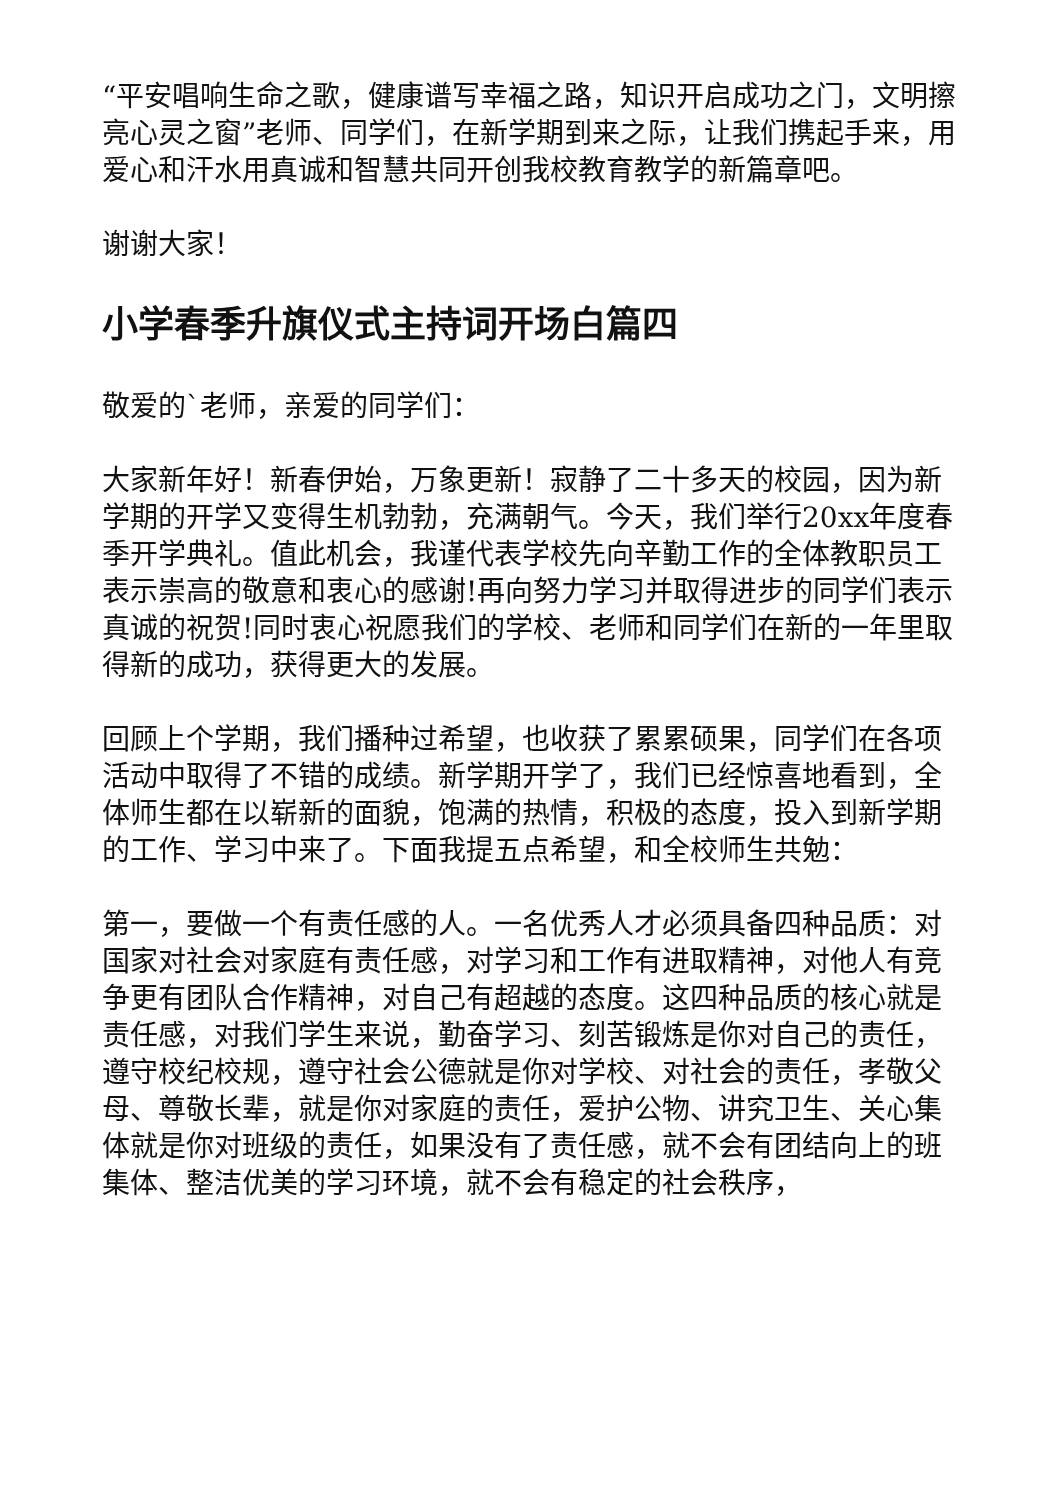“平安唱响生命之歌，健康谱写幸福之路，知识开启成功之门，文明擦亮心灵之窗”老师、同学们，在新学期到来之际，让我们携起手来，用爱心和汗水用真诚和智慧共同开创我校教育教学的新篇章吧。
谢谢大家！
小学春季升旗仪式主持词开场白篇四
敬爱的`老师，亲爱的同学们：
大家新年好！新春伊始，万象更新！寂静了二十多天的校园，因为新学期的开学又变得生机勃勃，充满朝气。今天，我们举行20xx年度春季开学典礼。值此机会，我谨代表学校先向辛勤工作的全体教职员工表示崇高的敬意和衷心的感谢!再向努力学习并取得进步的同学们表示真诚的祝贺!同时衷心祝愿我们的学校、老师和同学们在新的一年里取得新的成功，获得更大的发展。
回顾上个学期，我们播种过希望，也收获了累累硕果，同学们在各项活动中取得了不错的成绩。新学期开学了，我们已经惊喜地看到，全体师生都在以崭新的面貌，饱满的热情，积极的态度，投入到新学期的工作、学习中来了。下面我提五点希望，和全校师生共勉：
第一，要做一个有责任感的人。一名优秀人才必须具备四种品质：对国家对社会对家庭有责任感，对学习和工作有进取精神，对他人有竞争更有团队合作精神，对自己有超越的态度。这四种品质的核心就是责任感，对我们学生来说，勤奋学习、刻苦锻炼是你对自己的责任，遵守校纪校规，遵守社会公德就是你对学校、对社会的责任，孝敬父母、尊敬长辈，就是你对家庭的责任，爱护公物、讲究卫生、关心集体就是你对班级的责任，如果没有了责任感，就不会有团结向上的班集体、整洁优美的学习环境，就不会有稳定的社会秩序，